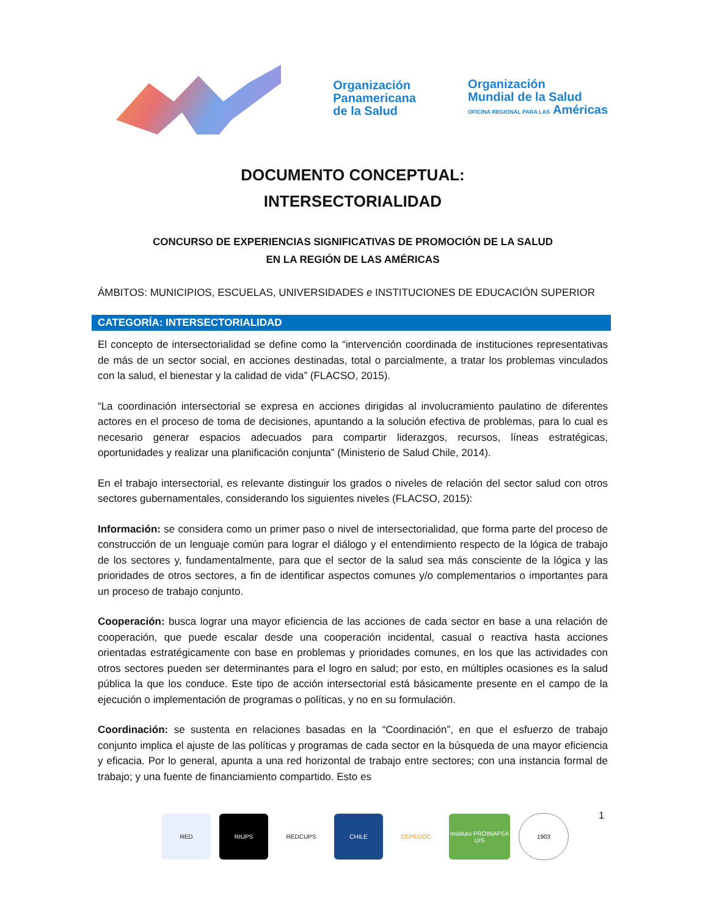Organización
Panamericana
de la Salud
Organización
Mundial de la Salud
OFICINA REGIONAL PARA LAS Américas
DOCUMENTO CONCEPTUAL:
INTERSECTORIALIDAD
CONCURSO DE EXPERIENCIAS SIGNIFICATIVAS DE PROMOCIÓN DE LA SALUD
EN LA REGIÓN DE LAS AMÉRICAS
ÁMBITOS: MUNICIPIOS, ESCUELAS, UNIVERSIDADES e INSTITUCIONES DE EDUCACIÓN SUPERIOR
CATEGORÍA: INTERSECTORIALIDAD
El concepto de intersectorialidad se define como la “intervención coordinada de instituciones representativas de más de un sector social, en acciones destinadas, total o parcialmente, a tratar los problemas vinculados con la salud, el bienestar y la calidad de vida” (FLACSO, 2015).
“La coordinación intersectorial se expresa en acciones dirigidas al involucramiento paulatino de diferentes actores en el proceso de toma de decisiones, apuntando a la solución efectiva de problemas, para lo cual es necesario generar espacios adecuados para compartir liderazgos, recursos, líneas estratégicas, oportunidades y realizar una planificación conjunta” (Ministerio de Salud Chile, 2014).
En el trabajo intersectorial, es relevante distinguir los grados o niveles de relación del sector salud con otros sectores gubernamentales, considerando los siguientes niveles (FLACSO, 2015):
Información: se considera como un primer paso o nivel de intersectorialidad, que forma parte del proceso de construcción de un lenguaje común para lograr el diálogo y el entendimiento respecto de la lógica de trabajo de los sectores y, fundamentalmente, para que el sector de la salud sea más consciente de la lógica y las prioridades de otros sectores, a fin de identificar aspectos comunes y/o complementarios o importantes para un proceso de trabajo conjunto.
Cooperación: busca lograr una mayor eficiencia de las acciones de cada sector en base a una relación de cooperación, que puede escalar desde una cooperación incidental, casual o reactiva hasta acciones orientadas estratégicamente con base en problemas y prioridades comunes, en los que las actividades con otros sectores pueden ser determinantes para el logro en salud; por esto, en múltiples ocasiones es la salud pública la que los conduce. Este tipo de acción intersectorial está básicamente presente en el campo de la ejecución o implementación de programas o políticas, y no en su formulación.
Coordinación: se sustenta en relaciones basadas en la “Coordinación”, en que el esfuerzo de trabajo conjunto implica el ajuste de las políticas y programas de cada sector en la búsqueda de una mayor eficiencia y eficacia. Por lo general, apunta a una red horizontal de trabajo entre sectores; con una instancia formal de trabajo; y una fuente de financiamiento compartido. Esto es
RED RIUPS REDCUPS CHILE CEPEDOC
Instituto PROINAPSA UIS
1903
1